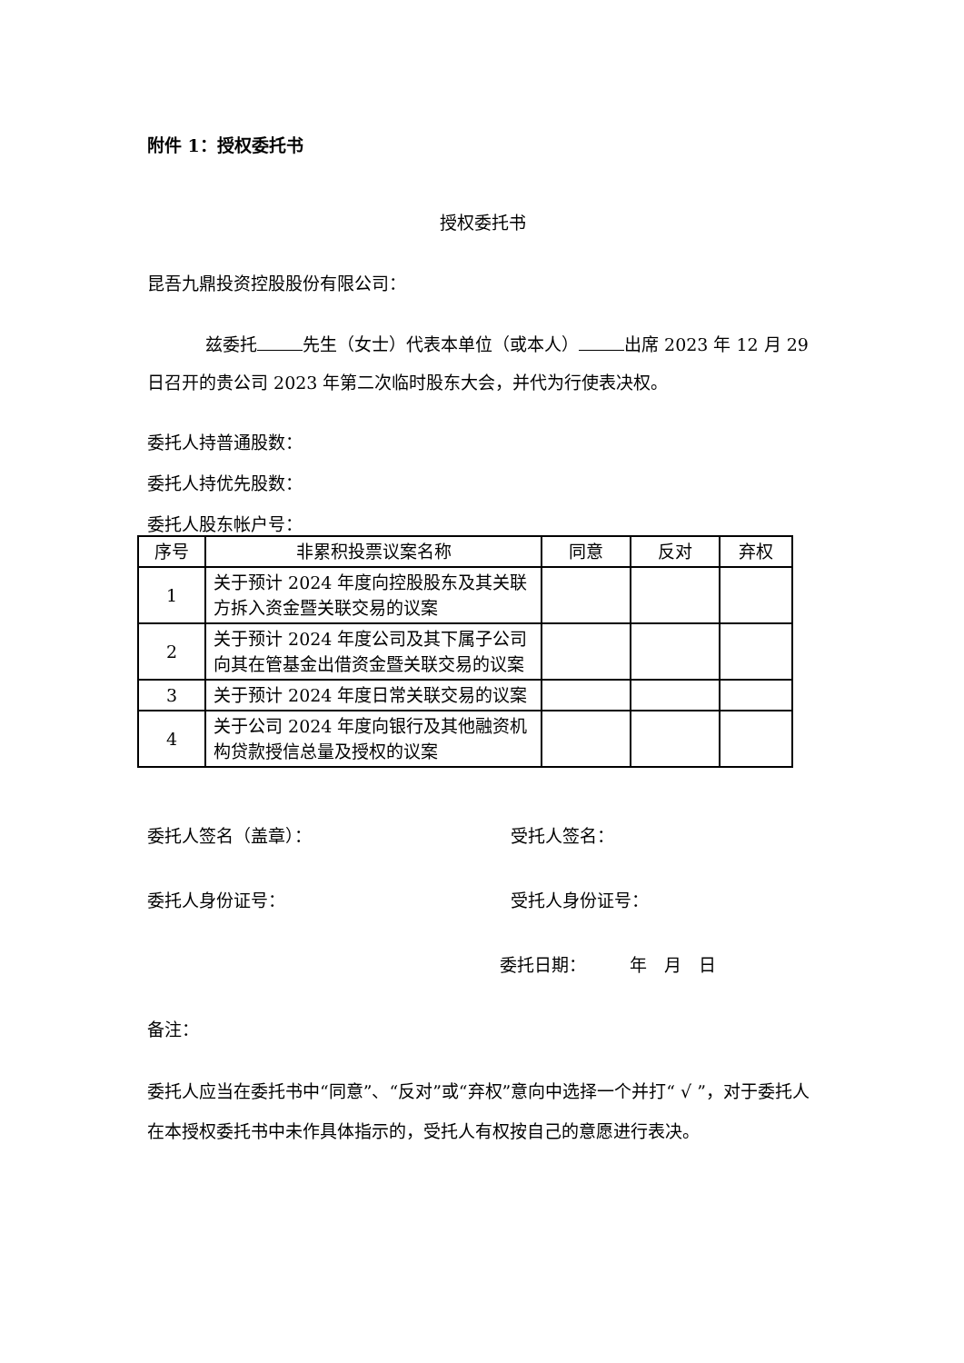附件 1：授权委托书
授权委托书
昆吾九鼎投资控股股份有限公司：
兹委托 先生（女士）代表本单位（或本人） 出席 2023 年 12 月 29 日召开的贵公司 2023 年第二次临时股东大会，并代为行使表决权。
委托人持普通股数：
委托人持优先股数：
委托人股东帐户号：
| 序号 | 非累积投票议案名称 | 同意 | 反对 | 弃权 |
| --- | --- | --- | --- | --- |
| 1 | 关于预计 2024 年度向控股股东及其关联方拆入资金暨关联交易的议案 | | | |
| 2 | 关于预计 2024 年度公司及其下属子公司向其在管基金出借资金暨关联交易的议案 | | | |
| 3 | 关于预计 2024 年度日常关联交易的议案 | | | |
| 4 | 关于公司 2024 年度向银行及其他融资机构贷款授信总量及授权的议案 | | | |
委托人签名（盖章）： 受托人签名：
委托人身份证号： 受托人身份证号：
委托日期：　　　年　月　日
备注：
委托人应当在委托书中“同意”、“反对”或“弃权”意向中选择一个并打“ √ ”，对于委托人在本授权委托书中未作具体指示的，受托人有权按自己的意愿进行表决。